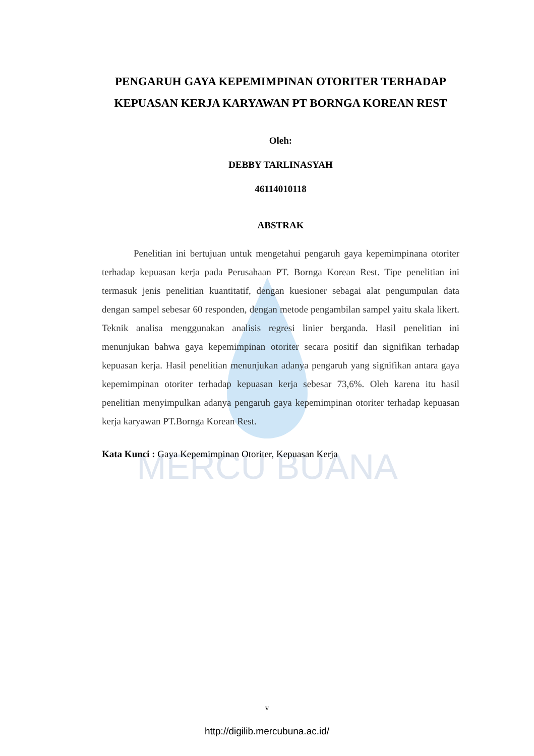MERCU BUANA
PENGARUH GAYA KEPEMIMPINAN OTORITER TERHADAP KEPUASAN KERJA KARYAWAN PT BORNGA KOREAN REST
Oleh:
DEBBY TARLINASYAH
46114010118
ABSTRAK
Penelitian ini bertujuan untuk mengetahui pengaruh gaya kepemimpinana otoriter terhadap kepuasan kerja pada Perusahaan PT. Bornga Korean Rest. Tipe penelitian ini termasuk jenis penelitian kuantitatif, dengan kuesioner sebagai alat pengumpulan data dengan sampel sebesar 60 responden, dengan metode pengambilan sampel yaitu skala likert. Teknik analisa menggunakan analisis regresi linier berganda. Hasil penelitian ini menunjukan bahwa gaya kepemimpinan otoriter secara positif dan signifikan terhadap kepuasan kerja. Hasil penelitian menunjukan adanya pengaruh yang signifikan antara gaya kepemimpinan otoriter terhadap kepuasan kerja sebesar 73,6%. Oleh karena itu hasil penelitian menyimpulkan adanya pengaruh gaya kepemimpinan otoriter terhadap kepuasan kerja karyawan PT.Bornga Korean Rest.
Kata Kunci : Gaya Kepemimpinan Otoriter, Kepuasan Kerja
v
http://digilib.mercubuna.ac.id/